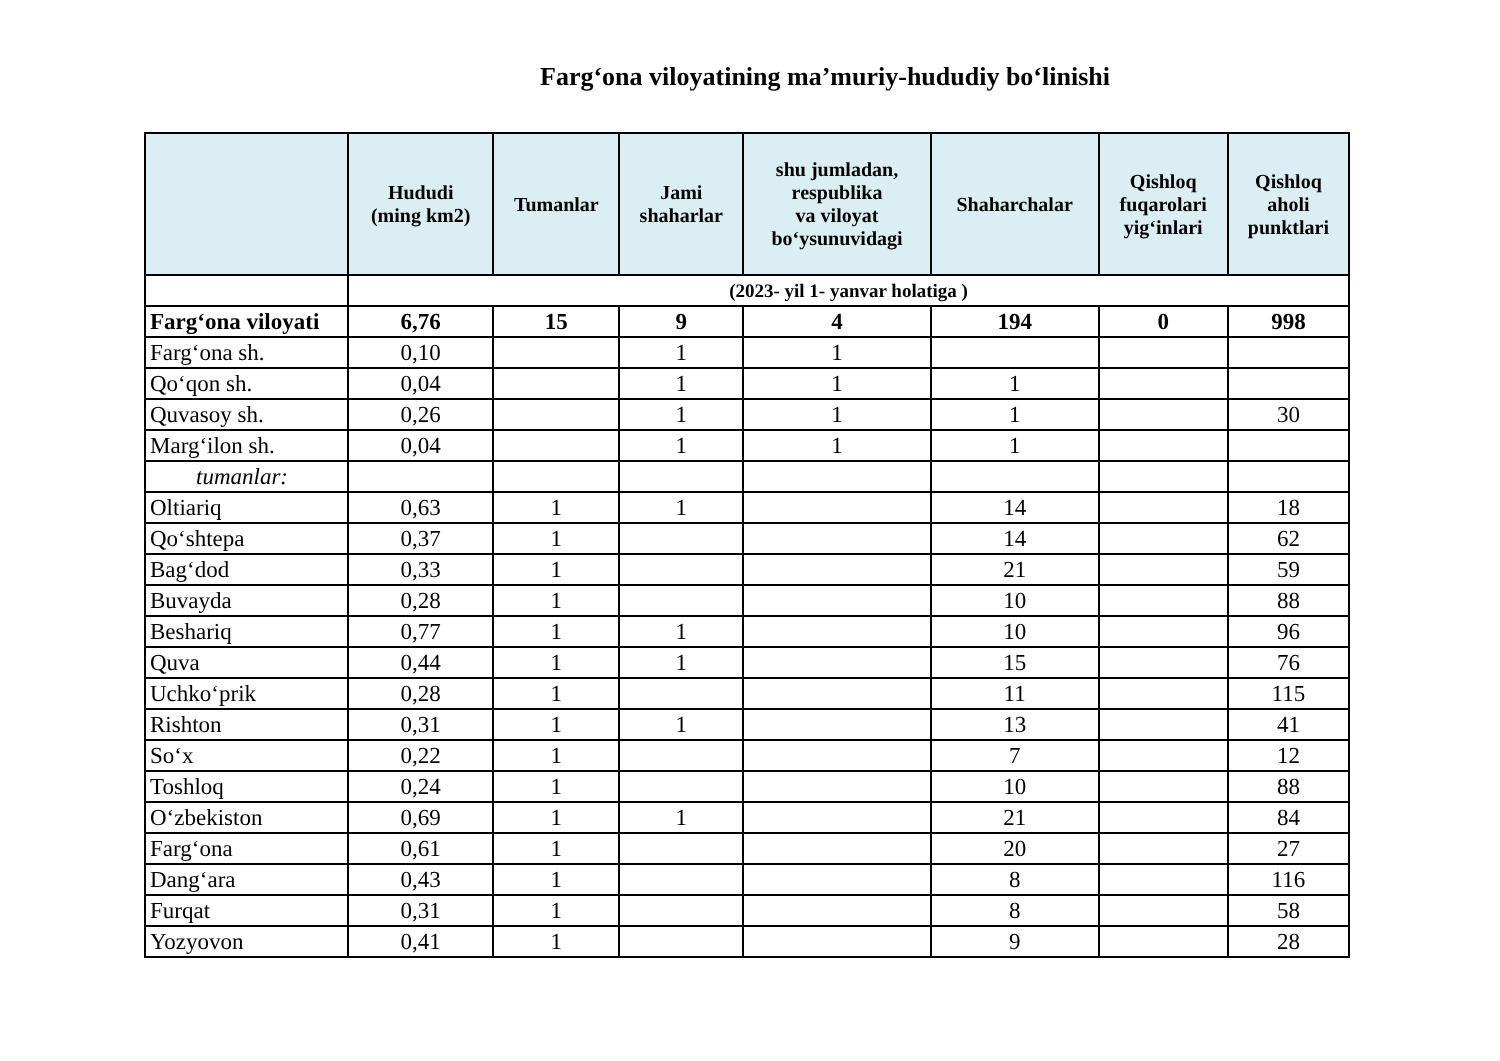Farg‘ona viloyatining ma’muriy-hududiy bo‘linishi
| | Hududi (ming km2) | Tumanlar | Jami shaharlar | shu jumladan, respublika va viloyat bo‘ysunuvidagi | Shaharchalar | Qishloq fuqarolari yig‘inlari | Qishloq aholi punktlari |
| --- | --- | --- | --- | --- | --- | --- | --- |
| | (2023- yil 1- yanvar holatiga ) | | | | | | |
| Farg‘ona viloyati | 6,76 | 15 | 9 | 4 | 194 | 0 | 998 |
| Farg‘ona sh. | 0,10 | | 1 | 1 | | | |
| Qo‘qon sh. | 0,04 | | 1 | 1 | 1 | | |
| Quvasoy sh. | 0,26 | | 1 | 1 | 1 | | 30 |
| Marg‘ilon sh. | 0,04 | | 1 | 1 | 1 | | |
| tumanlar: | | | | | | | |
| Oltiariq | 0,63 | 1 | 1 | | 14 | | 18 |
| Qo‘shtepa | 0,37 | 1 | | | 14 | | 62 |
| Bag‘dod | 0,33 | 1 | | | 21 | | 59 |
| Buvayda | 0,28 | 1 | | | 10 | | 88 |
| Beshariq | 0,77 | 1 | 1 | | 10 | | 96 |
| Quva | 0,44 | 1 | 1 | | 15 | | 76 |
| Uchko‘prik | 0,28 | 1 | | | 11 | | 115 |
| Rishton | 0,31 | 1 | 1 | | 13 | | 41 |
| So‘x | 0,22 | 1 | | | 7 | | 12 |
| Toshloq | 0,24 | 1 | | | 10 | | 88 |
| O‘zbekiston | 0,69 | 1 | 1 | | 21 | | 84 |
| Farg‘ona | 0,61 | 1 | | | 20 | | 27 |
| Dang‘ara | 0,43 | 1 | | | 8 | | 116 |
| Furqat | 0,31 | 1 | | | 8 | | 58 |
| Yozyovon | 0,41 | 1 | | | 9 | | 28 |